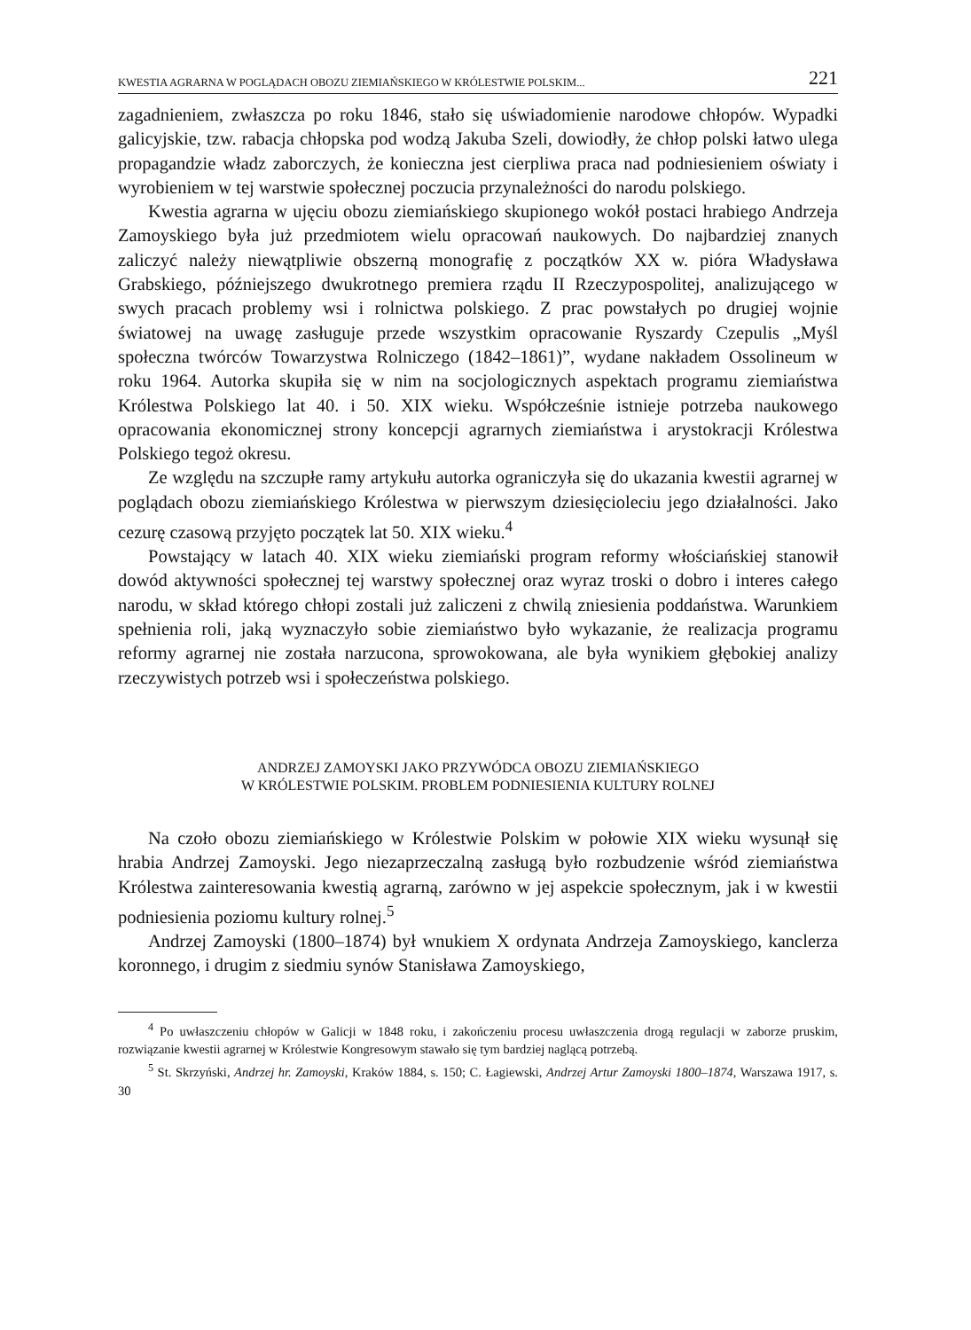KWESTIA AGRARNA W POGLĄDACH OBOZU ZIEMIAŃSKIEGO W KRÓLESTWIE POLSKIM... 221
zagadnieniem, zwłaszcza po roku 1846, stało się uświadomienie narodowe chłopów. Wypadki galicyjskie, tzw. rabacja chłopska pod wodzą Jakuba Szeli, dowiodły, że chłop polski łatwo ulega propagandzie władz zaborczych, że konieczna jest cierpliwa praca nad podniesieniem oświaty i wyrobieniem w tej warstwie społecznej poczucia przynależności do narodu polskiego.
Kwestia agrarna w ujęciu obozu ziemiańskiego skupionego wokół postaci hrabiego Andrzeja Zamoyskiego była już przedmiotem wielu opracowań naukowych. Do najbardziej znanych zaliczyć należy niewątpliwie obszerną monografię z początków XX w. pióra Władysława Grabskiego, późniejszego dwukrotnego premiera rządu II Rzeczypospolitej, analizującego w swych pracach problemy wsi i rolnictwa polskiego. Z prac powstałych po drugiej wojnie światowej na uwagę zasługuje przede wszystkim opracowanie Ryszardy Czepulis „Myśl społeczna twórców Towarzystwa Rolniczego (1842–1861)”, wydane nakładem Ossolineum w roku 1964. Autorka skupiła się w nim na socjologicznych aspektach programu ziemiaństwa Królestwa Polskiego lat 40. i 50. XIX wieku. Współcześnie istnieje potrzeba naukowego opracowania ekonomicznej strony koncepcji agrarnych ziemiaństwa i arystokracji Królestwa Polskiego tegoż okresu.
Ze względu na szczupłe ramy artykułu autorka ograniczyła się do ukazania kwestii agrarnej w poglądach obozu ziemiańskiego Królestwa w pierwszym dziesięcioleciu jego działalności. Jako cezurę czasową przyjęto początek lat 50. XIX wieku.<sup>4</sup>
Powstający w latach 40. XIX wieku ziemiański program reformy włościańskiej stanowił dowód aktywności społecznej tej warstwy społecznej oraz wyraz troski o dobro i interes całego narodu, w skład którego chłopi zostali już zaliczeni z chwilą zniesienia poddaństwa. Warunkiem spełnienia roli, jaką wyznaczyło sobie ziemiaństwo było wykazanie, że realizacja programu reformy agrarnej nie została narzucona, sprowokowana, ale była wynikiem głębokiej analizy rzeczywistych potrzeb wsi i społeczeństwa polskiego.
ANDRZEJ ZAMOYSKI JAKO PRZYWÓDCA OBOZU ZIEMIAŃSKIEGO
W KRÓLESTWIE POLSKIM. PROBLEM PODNIESIENIA KULTURY ROLNEJ
Na czoło obozu ziemiańskiego w Królestwie Polskim w połowie XIX wieku wysunął się hrabia Andrzej Zamoyski. Jego niezaprzeczalną zasługą było rozbudzenie wśród ziemiaństwa Królestwa zainteresowania kwestią agrarną, zarówno w jej aspekcie społecznym, jak i w kwestii podniesienia poziomu kultury rolnej.<sup>5</sup>
Andrzej Zamoyski (1800–1874) był wnukiem X ordynata Andrzeja Zamoyskiego, kanclerza koronnego, i drugim z siedmiu synów Stanisława Zamoyskiego,
<sup>4</sup> Po uwłaszczeniu chłopów w Galicji w 1848 roku, i zakończeniu procesu uwłaszczenia drogą regulacji w zaborze pruskim, rozwiązanie kwestii agrarnej w Królestwie Kongresowym stawało się tym bardziej naglącą potrzebą.
<sup>5</sup> St. Skrzyński, Andrzej hr. Zamoyski, Kraków 1884, s. 150; C. Łagiewski, Andrzej Artur Zamoyski 1800–1874, Warszawa 1917, s. 30